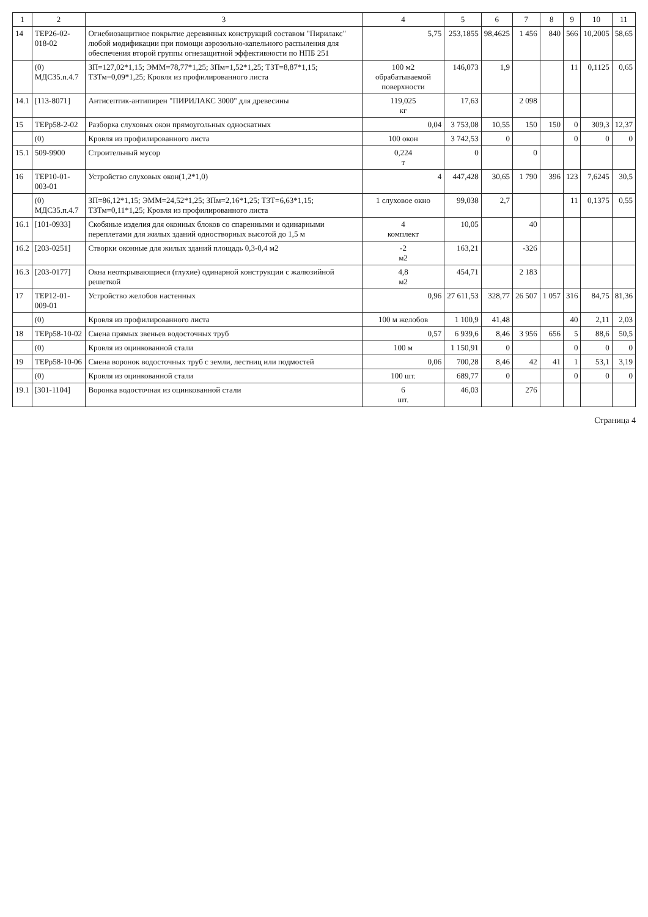| 1 | 2 | 3 | 4 | 5 | 6 | 7 | 8 | 9 | 10 | 11 |
| --- | --- | --- | --- | --- | --- | --- | --- | --- | --- | --- |
| 14 | ТЕР26-02-018-02 | Огнебиозащитное покрытие деревянных конструкций составом "Пирилакс" любой модификации при помощи аэрозольно-капельного распыления для обеспечения второй группы огнезащитной эффективности по НПБ 251 | 5,75 | 253,1855 | 98,4625 | 1 456 | 840 | 566 | 10,2005 | 58,65 |
| | (0) МДС35.п.4.7 | ЗП=127,02*1,15; ЭММ=78,77*1,25; ЗПм=1,52*1,25; ТЗТ=8,87*1,15; ТЗТм=0,09*1,25; Кровля из профилированного листа | 100 м2 обрабатываемой поверхности | 146,073 | 1,9 | | | 11 | 0,1125 | 0,65 |
| 14.1 | [113-8071] | Антисептик-антипирен "ПИРИЛАКС 3000" для древесины | 119,025 кг | 17,63 | | 2 098 | | | | |
| 15 | ТЕРр58-2-02 | Разборка слуховых окон прямоугольных односкатных | 0,04 | 3 753,08 | 10,55 | 150 | 150 | 0 | 309,3 | 12,37 |
| | (0) | Кровля из профилированного листа | 100 окон | 3 742,53 | 0 | | | 0 | 0 | 0 |
| 15.1 | 509-9900 | Строительный мусор | 0,224 т | 0 | | 0 | | | | |
| 16 | ТЕР10-01-003-01 | Устройство слуховых окон(1,2*1,0) | 4 | 447,428 | 30,65 | 1 790 | 396 | 123 | 7,6245 | 30,5 |
| | (0) МДС35.п.4.7 | ЗП=86,12*1,15; ЭММ=24,52*1,25; ЗПм=2,16*1,25; ТЗТ=6,63*1,15; ТЗТм=0,11*1,25; Кровля из профилированного листа | 1 слуховое окно | 99,038 | 2,7 | | | 11 | 0,1375 | 0,55 |
| 16.1 | [101-0933] | Скобяные изделия для оконных блоков со спаренными и одинарными переплетами для жилых зданий одностворных высотой до 1,5 м | 4 комплект | 10,05 | | 40 | | | | |
| 16.2 | [203-0251] | Створки оконные для жилых зданий площадь 0,3-0,4 м2 | -2 м2 | 163,21 | | -326 | | | | |
| 16.3 | [203-0177] | Окна неоткрывающиеся (глухие) одинарной конструкции с жалюзийной решеткой | 4,8 м2 | 454,71 | | 2 183 | | | | |
| 17 | ТЕР12-01-009-01 | Устройство желобов настенных | 0,96 | 27 611,53 | 328,77 | 26 507 | 1 057 | 316 | 84,75 | 81,36 |
| | (0) | Кровля из профилированного листа | 100 м желобов | 1 100,9 | 41,48 | | | 40 | 2,11 | 2,03 |
| 18 | ТЕРр58-10-02 | Смена прямых звеньев водосточных труб | 0,57 | 6 939,6 | 8,46 | 3 956 | 656 | 5 | 88,6 | 50,5 |
| | (0) | Кровля из оцинкованной стали | 100 м | 1 150,91 | 0 | | | 0 | 0 | 0 |
| 19 | ТЕРр58-10-06 | Смена воронок водосточных труб с земли, лестниц или подмостей | 0,06 | 700,28 | 8,46 | 42 | 41 | 1 | 53,1 | 3,19 |
| | (0) | Кровля из оцинкованной стали | 100 шт. | 689,77 | 0 | | | 0 | 0 | 0 |
| 19.1 | [301-1104] | Воронка водосточная из оцинкованной стали | 6 шт. | 46,03 | | 276 | | | | |
Страница 4